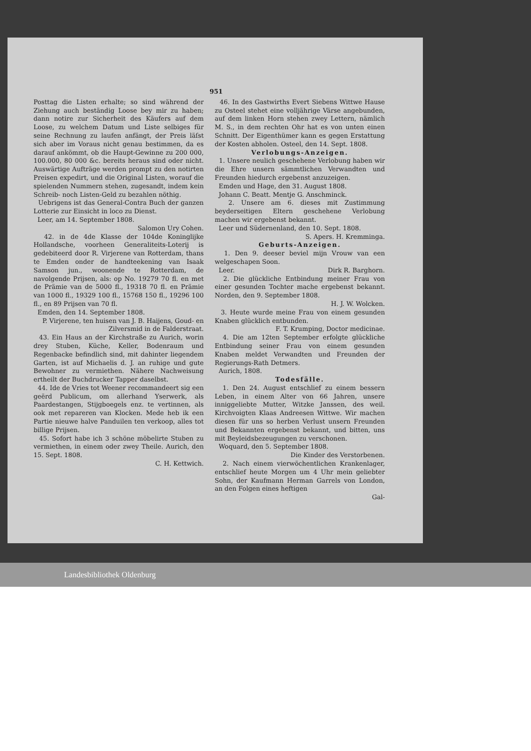951
Posttag die Listen erhalte; so sind während der Ziehung auch beständig Loose bey mir zu haben; dann notire zur Sicherheit des Käufers auf dem Loose, zu welchem Datum und Liste selbiges für seine Rechnung zu laufen anfängt, der Preis läſst sich aber im Voraus nicht genau bestimmen, da es darauf ankömmt, ob die Haupt-Gewinne zu 200 000, 100.000, 80 000 &c. bereits heraus sind oder nicht. Auswärtige Aufträge werden prompt zu den notirten Preisen expedirt, und die Original Listen, worauf die spielenden Nummern stehen, zugesandt, indem kein Schreib- noch Listen-Geld zu bezahlen nöthig.
Uebrigens ist das General-Contra Buch der ganzen Lotterie zur Einsicht in loco zu Dienst.
Leer, am 14. September 1808.
Salomon Ury Cohen.
42. in de 4de Klasse der 104de Koninglijke Hollandsche, voorheen Generaliteits-Loterij is gedebiteerd door R. Virjerene van Rotterdam, thans te Emden onder de handteekening van Isaak Samson jun., woonende te Rotterdam, de navolgende Prijsen, als: op No. 19279 70 fl. en met de Prämie van de 5000 fl., 19318 70 fl. en Prämie van 1000 fl., 19329 100 fl., 15768 150 fl., 19296 100 fl., en 89 Prijsen van 70 fl.
Emden, den 14. September 1808.
P. Virjerene, ten huisen van J. B. Haijens, Goud- en Zilversmid in de Falderstraat.
43. Ein Haus an der Kirchstraße zu Aurich, worin drey Stuben, Küche, Keller, Bodenraum und Regenbacke befindlich sind, mit dahinter liegendem Garten, ist auf Michaelis d. J. an ruhige und gute Bewohner zu vermiethen. Nähere Nachweisung ertheilt der Buchdrucker Tapper daselbst.
44. Ide de Vries tot Weener recommandeert sig een geërd Publicum, om allerhand Yserwerk, als Paardestangen, Stijgboegels enz. te vertinnen, als ook met repareren van Klocken. Mede heb ik een Partie nieuwe halve Panduilen ten verkoop, alles tot billige Prijsen.
45. Sofort habe ich 3 schöne möbelirte Stuben zu vermiethen, in einem oder zwey Theile. Aurich, den 15. Sept. 1808.
C. H. Kettwich.
46. In des Gastwirths Evert Siebens Wittwe Hause zu Osteel stehet eine volljährige Värse angebunden, auf dem linken Horn stehen zwey Lettern, nämlich M. S., in dem rechten Ohr hat es von unten einen Schnitt. Der Eigenthümer kann es gegen Erstattung der Kosten abholen. Osteel, den 14. Sept. 1808.
Verlobungs-Anzeigen.
1. Unsere neulich geschehene Verlobung haben wir die Ehre unsern sämmtlichen Verwandten und Freunden hiedurch ergebenst anzuzeigen.
Emden und Hage, den 31. August 1808.
Johann C. Beatt. Mentje G. Anschminck.
2. Unsere am 6. dieses mit Zustimmung beyderseitigen Eltern geschehene Verlobung machen wir ergebenst bekannt.
Leer und Südernenland, den 10. Sept. 1808.
S. Apers. H. Kremminga.
Geburts-Anzeigen.
1. Den 9. deeser beviel mijn Vrouw van een welgeschapen Soon.
Leer. Dirk R. Barghorn.
2. Die glückliche Entbindung meiner Frau von einer gesunden Tochter mache ergebenst bekannt. Norden, den 9. September 1808.
H. J. W. Wolcken.
3. Heute wurde meine Frau von einem gesunden Knaben glücklich entbunden.
F. T. Krumping, Doctor medicinae.
4. Die am 12ten September erfolgte glückliche Entbindung seiner Frau von einem gesunden Knaben meldet Verwandten und Freunden der Regierungs-Rath Detmers.
Aurich, 1808.
Todesfälle.
1. Den 24. August entschlief zu einem bessern Leben, in einem Alter von 66 Jahren, unsere inniggeliebte Mutter, Witzke Janssen, des weil. Kirchvoigten Klaas Andreesen Wittwe. Wir machen diesen für uns so herben Verlust unsern Freunden und Bekannten ergebenst bekannt, und bitten, uns mit Beyleidsbezeugungen zu verschonen.
Woquard, den 5. September 1808.
Die Kinder des Verstorbenen.
2. Nach einem vierwöchentlichen Krankenlager, entschlief heute Morgen um 4 Uhr mein geliebter Sohn, der Kaufmann Herman Garrels von London, an den Folgen eines heftigen
Gal-
Landesbibliothek Oldenburg